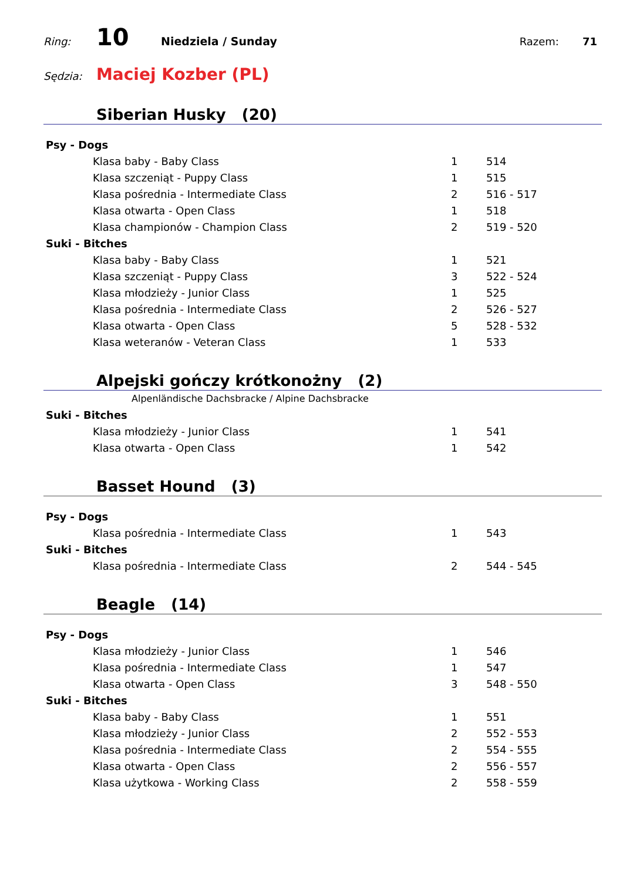Ring: 10 Niedziela / Sunday Razem: 71
Sędzia: Maciej Kozber (PL)
Siberian Husky (20)
| Psy - Dogs | | |
| Klasa baby - Baby Class | 1 | 514 |
| Klasa szczeniąt - Puppy Class | 1 | 515 |
| Klasa pośrednia - Intermediate Class | 2 | 516 - 517 |
| Klasa otwarta - Open Class | 1 | 518 |
| Klasa championów - Champion Class | 2 | 519 - 520 |
| Suki - Bitches | | |
| Klasa baby - Baby Class | 1 | 521 |
| Klasa szczeniąt - Puppy Class | 3 | 522 - 524 |
| Klasa młodzieży - Junior Class | 1 | 525 |
| Klasa pośrednia - Intermediate Class | 2 | 526 - 527 |
| Klasa otwarta - Open Class | 5 | 528 - 532 |
| Klasa weteranów - Veteran Class | 1 | 533 |
Alpejski gończy krótkonożny (2)
Alpenländische Dachsbracke / Alpine Dachsbracke
| Suki - Bitches | | |
| Klasa młodzieży - Junior Class | 1 | 541 |
| Klasa otwarta - Open Class | 1 | 542 |
Basset Hound (3)
| Psy - Dogs | | |
| Klasa pośrednia - Intermediate Class | 1 | 543 |
| Suki - Bitches | | |
| Klasa pośrednia - Intermediate Class | 2 | 544 - 545 |
Beagle (14)
| Psy - Dogs | | |
| Klasa młodzieży - Junior Class | 1 | 546 |
| Klasa pośrednia - Intermediate Class | 1 | 547 |
| Klasa otwarta - Open Class | 3 | 548 - 550 |
| Suki - Bitches | | |
| Klasa baby - Baby Class | 1 | 551 |
| Klasa młodzieży - Junior Class | 2 | 552 - 553 |
| Klasa pośrednia - Intermediate Class | 2 | 554 - 555 |
| Klasa otwarta - Open Class | 2 | 556 - 557 |
| Klasa użytkowa - Working Class | 2 | 558 - 559 |